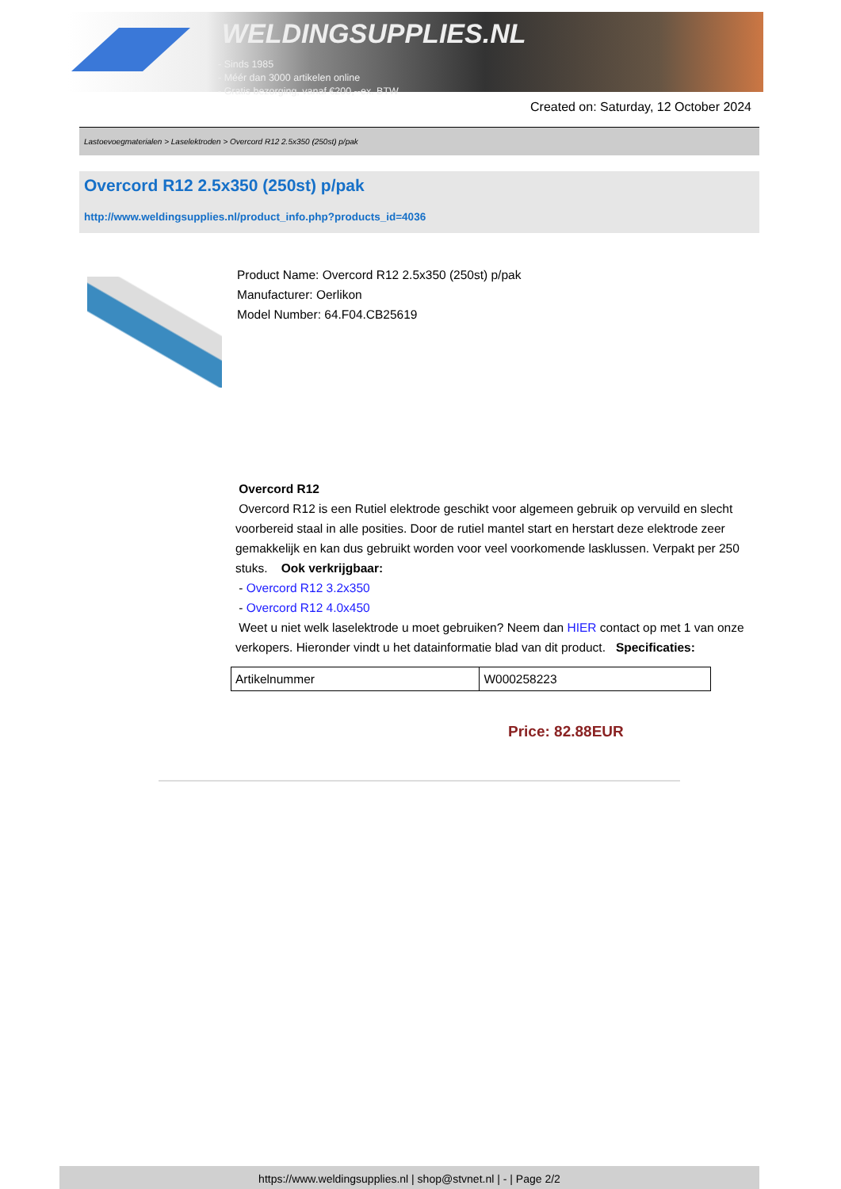WELDINGSUPPLIES.NL
- Sinds 1985
- Méér dan 3000 artikelen online
- Gratis bezorging, vanaf €200,--ex. BTW
Created on: Saturday, 12 October 2024
Lastoevoegmaterialen > Laselektroden > Overcord R12 2.5x350 (250st) p/pak
Overcord R12 2.5x350 (250st) p/pak
http://www.weldingsupplies.nl/product_info.php?products_id=4036
Product Name: Overcord R12 2.5x350 (250st) p/pak
Manufacturer: Oerlikon
Model Number: 64.F04.CB25619
Overcord R12
Overcord R12 is een Rutiel elektrode geschikt voor algemeen gebruik op vervuild en slecht voorbereid staal in alle posities. Door de rutiel mantel start en herstart deze elektrode zeer gemakkelijk en kan dus gebruikt worden voor veel voorkomende lasklussen. Verpakt per 250 stuks. Ook verkrijgbaar:
- Overcord R12 3.2x350
- Overcord R12 4.0x450
Weet u niet welk laselektrode u moet gebruiken? Neem dan HIER contact op met 1 van onze verkopers. Hieronder vindt u het datainformatie blad van dit product. Specificaties:
| Artikelnummer | W000258223 |
Price: 82.88EUR
https://www.weldingsupplies.nl | shop@stvnet.nl | - | Page 2/2